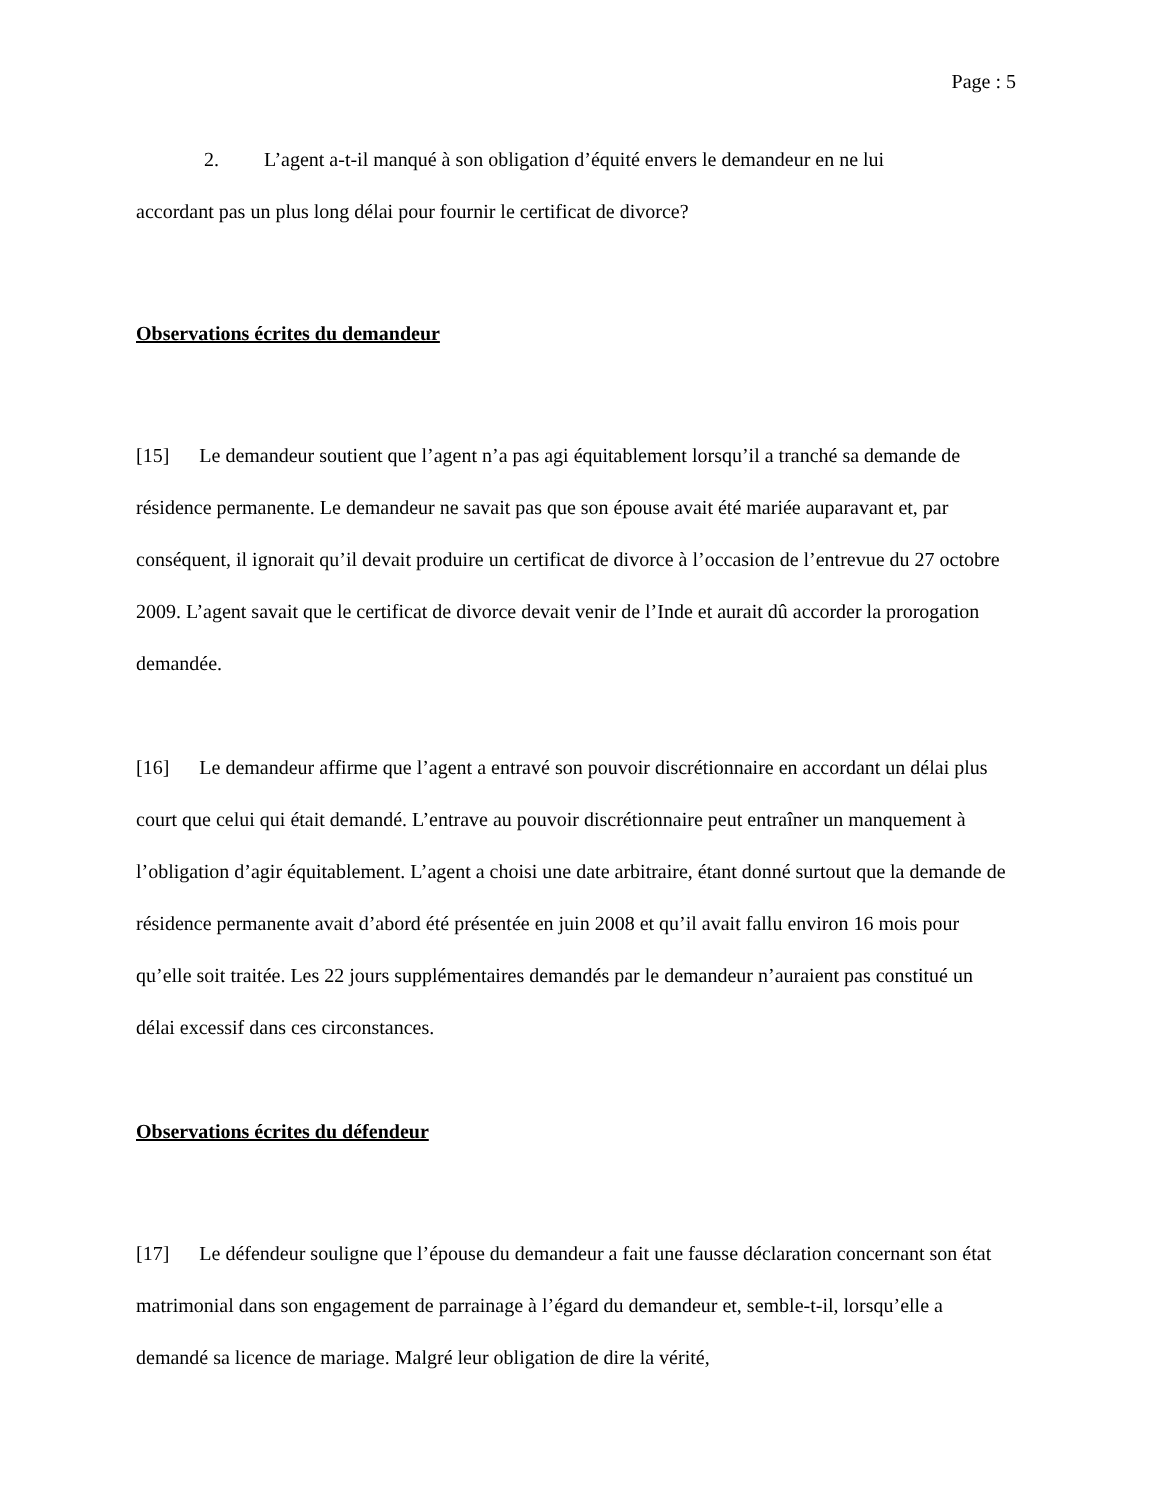Page : 5
2. L’agent a-t-il manqué à son obligation d’équité envers le demandeur en ne lui
accordant pas un plus long délai pour fournir le certificat de divorce?
Observations écrites du demandeur
[15] Le demandeur soutient que l’agent n’a pas agi équitablement lorsqu’il a tranché sa demande de résidence permanente. Le demandeur ne savait pas que son épouse avait été mariée auparavant et, par conséquent, il ignorait qu’il devait produire un certificat de divorce à l’occasion de l’entrevue du 27 octobre 2009. L’agent savait que le certificat de divorce devait venir de l’Inde et aurait dû accorder la prorogation demandée.
[16] Le demandeur affirme que l’agent a entravé son pouvoir discrétionnaire en accordant un délai plus court que celui qui était demandé. L’entrave au pouvoir discrétionnaire peut entraîner un manquement à l’obligation d’agir équitablement. L’agent a choisi une date arbitraire, étant donné surtout que la demande de résidence permanente avait d’abord été présentée en juin 2008 et qu’il avait fallu environ 16 mois pour qu’elle soit traitée. Les 22 jours supplémentaires demandés par le demandeur n’auraient pas constitué un délai excessif dans ces circonstances.
Observations écrites du défendeur
[17] Le défendeur souligne que l’épouse du demandeur a fait une fausse déclaration concernant son état matrimonial dans son engagement de parrainage à l’égard du demandeur et, semble-t-il, lorsqu’elle a demandé sa licence de mariage. Malgré leur obligation de dire la vérité,